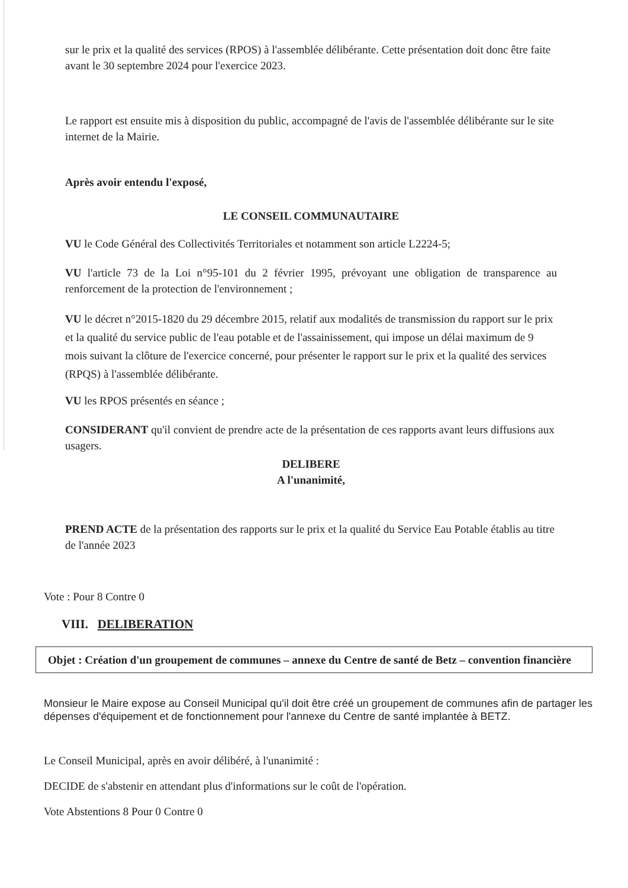sur le prix et la qualité des services (RPOS) à l'assemblée délibérante. Cette présentation doit donc être faite avant le 30 septembre 2024 pour l'exercice 2023.
Le rapport est ensuite mis à disposition du public, accompagné de l'avis de l'assemblée délibérante sur le site internet de la Mairie.
Après avoir entendu l'exposé,
LE CONSEIL COMMUNAUTAIRE
VU le Code Général des Collectivités Territoriales et notamment son article L2224-5;
VU l'article 73 de la Loi n°95-101 du 2 février 1995, prévoyant une obligation de transparence au renforcement de la protection de l'environnement ;
VU le décret n°2015-1820 du 29 décembre 2015, relatif aux modalités de transmission du rapport sur le prix et la qualité du service public de l'eau potable et de l'assainissement, qui impose un délai maximum de 9 mois suivant la clôture de l'exercice concerné, pour présenter le rapport sur le prix et la qualité des services (RPQS) à l'assemblée délibérante.
VU les RPOS présentés en séance ;
CONSIDERANT qu'il convient de prendre acte de la présentation de ces rapports avant leurs diffusions aux usagers.
DELIBERE
A l'unanimité,
PREND ACTE de la présentation des rapports sur le prix et la qualité du Service Eau Potable établis au titre de l'année 2023
Vote : Pour 8 Contre 0
VIII. DELIBERATION
Objet : Création d'un groupement de communes – annexe du Centre de santé de Betz – convention financière
Monsieur le Maire expose au Conseil Municipal qu'il doit être créé un groupement de communes afin de partager les dépenses d'équipement et de fonctionnement pour l'annexe du Centre de santé implantée à BETZ.
Le Conseil Municipal, après en avoir délibéré, à l'unanimité :
DECIDE de s'abstenir en attendant plus d'informations sur le coût de l'opération.
Vote Abstentions 8 Pour 0 Contre 0